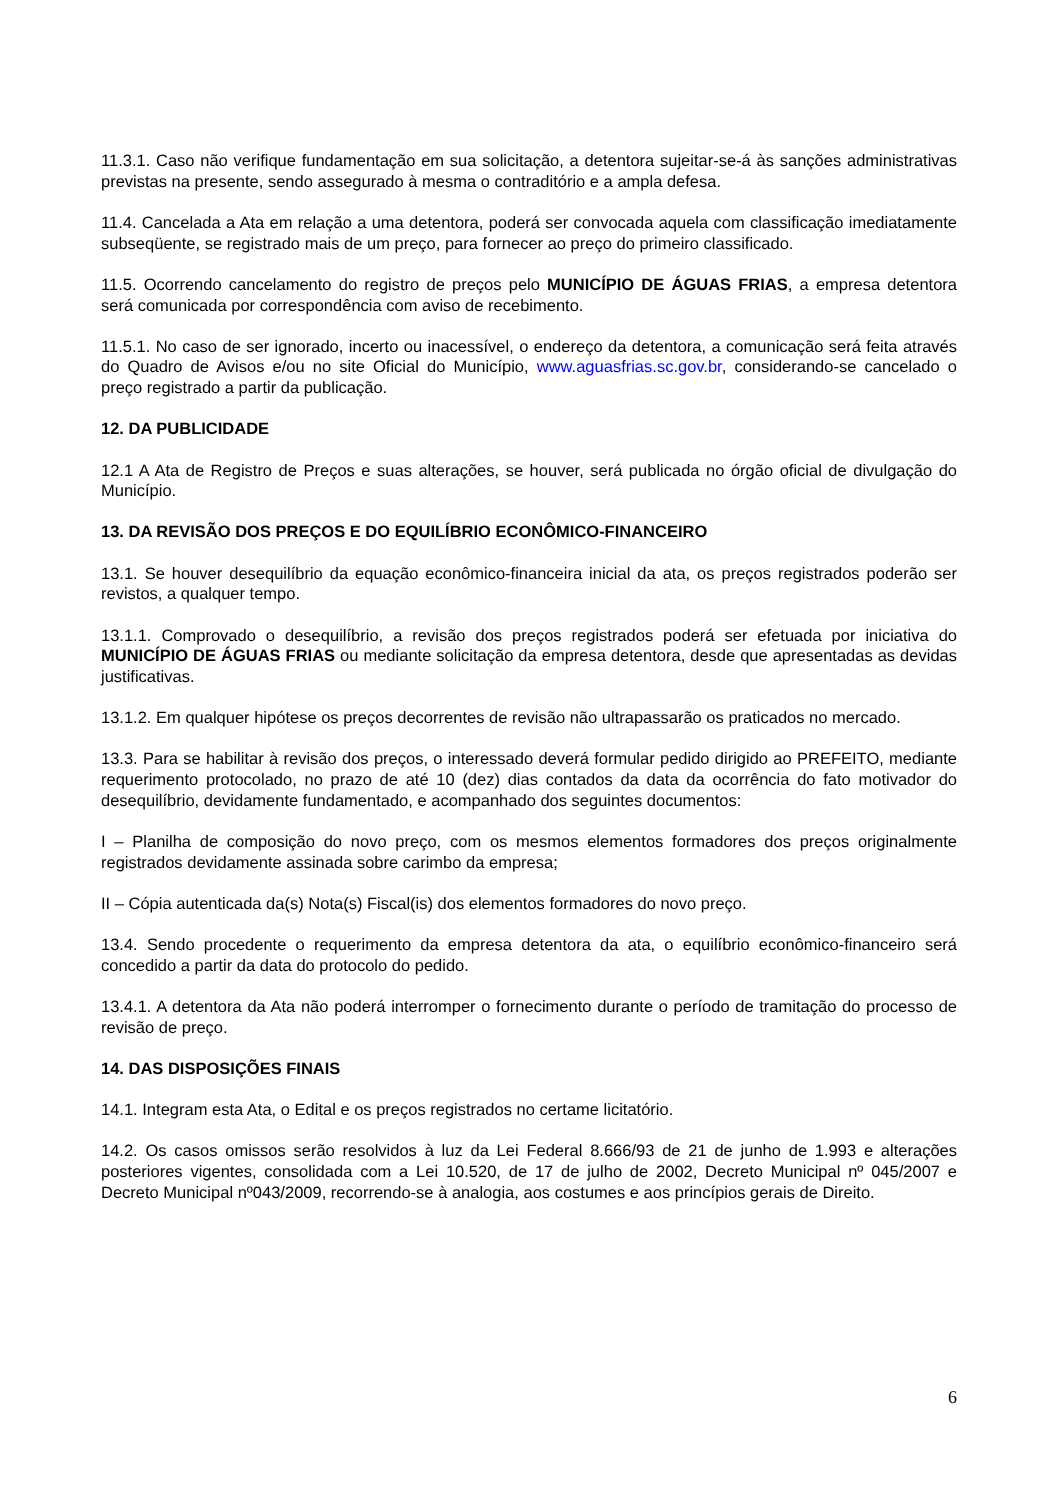11.3.1. Caso não verifique fundamentação em sua solicitação, a detentora sujeitar-se-á às sanções administrativas previstas na presente, sendo assegurado à mesma o contraditório e a ampla defesa.
11.4. Cancelada a Ata em relação a uma detentora, poderá ser convocada aquela com classificação imediatamente subseqüente, se registrado mais de um preço, para fornecer ao preço do primeiro classificado.
11.5. Ocorrendo cancelamento do registro de preços pelo MUNICÍPIO DE ÁGUAS FRIAS, a empresa detentora será comunicada por correspondência com aviso de recebimento.
11.5.1. No caso de ser ignorado, incerto ou inacessível, o endereço da detentora, a comunicação será feita através do Quadro de Avisos e/ou no site Oficial do Município, www.aguasfrias.sc.gov.br, considerando-se cancelado o preço registrado a partir da publicação.
12. DA PUBLICIDADE
12.1 A Ata de Registro de Preços e suas alterações, se houver, será publicada no órgão oficial de divulgação do Município.
13. DA REVISÃO DOS PREÇOS E DO EQUILÍBRIO ECONÔMICO-FINANCEIRO
13.1. Se houver desequilíbrio da equação econômico-financeira inicial da ata, os preços registrados poderão ser revistos, a qualquer tempo.
13.1.1. Comprovado o desequilíbrio, a revisão dos preços registrados poderá ser efetuada por iniciativa do MUNICÍPIO DE ÁGUAS FRIAS ou mediante solicitação da empresa detentora, desde que apresentadas as devidas justificativas.
13.1.2. Em qualquer hipótese os preços decorrentes de revisão não ultrapassarão os praticados no mercado.
13.3. Para se habilitar à revisão dos preços, o interessado deverá formular pedido dirigido ao PREFEITO, mediante requerimento protocolado, no prazo de até 10 (dez) dias contados da data da ocorrência do fato motivador do desequilíbrio, devidamente fundamentado, e acompanhado dos seguintes documentos:
I – Planilha de composição do novo preço, com os mesmos elementos formadores dos preços originalmente registrados devidamente assinada sobre carimbo da empresa;
II – Cópia autenticada da(s) Nota(s) Fiscal(is) dos elementos formadores do novo preço.
13.4. Sendo procedente o requerimento da empresa detentora da ata, o equilíbrio econômico-financeiro será concedido a partir da data do protocolo do pedido.
13.4.1. A detentora da Ata não poderá interromper o fornecimento durante o período de tramitação do processo de revisão de preço.
14. DAS DISPOSIÇÕES FINAIS
14.1. Integram esta Ata, o Edital e os preços registrados no certame licitatório.
14.2. Os casos omissos serão resolvidos à luz da Lei Federal 8.666/93 de 21 de junho de 1.993 e alterações posteriores vigentes, consolidada com a Lei 10.520, de 17 de julho de 2002, Decreto Municipal nº 045/2007 e Decreto Municipal nº043/2009, recorrendo-se à analogia, aos costumes e aos princípios gerais de Direito.
6